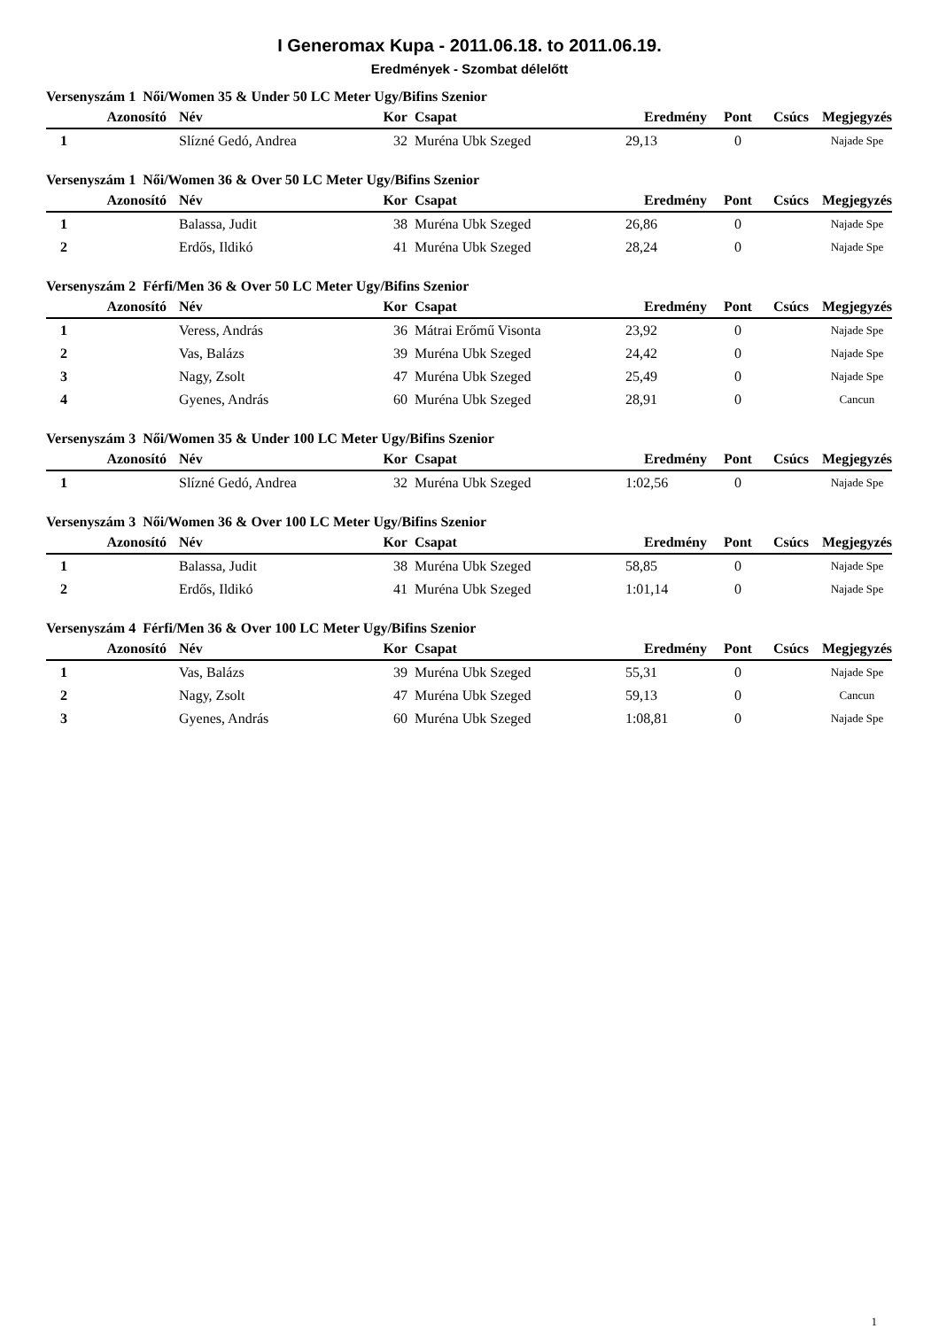I Generomax Kupa - 2011.06.18. to 2011.06.19.
Eredmények - Szombat délelőtt
Versenyszám 1 Női/Women 35 & Under 50 LC Meter Ugy/Bifins Szenior
| Azonosító | Név | Kor | Csapat | Eredmény | Pont | Csúcs | Megjegyzés |
| --- | --- | --- | --- | --- | --- | --- | --- |
| 1 | Slízné Gedó, Andrea | 32 | Muréna Ubk Szeged | 29,13 | 0 | | Najade Spe |
Versenyszám 1 Női/Women 36 & Over 50 LC Meter Ugy/Bifins Szenior
| Azonosító | Név | Kor | Csapat | Eredmény | Pont | Csúcs | Megjegyzés |
| --- | --- | --- | --- | --- | --- | --- | --- |
| 1 | Balassa, Judit | 38 | Muréna Ubk Szeged | 26,86 | 0 | | Najade Spe |
| 2 | Erdős, Ildikó | 41 | Muréna Ubk Szeged | 28,24 | 0 | | Najade Spe |
Versenyszám 2 Férfi/Men 36 & Over 50 LC Meter Ugy/Bifins Szenior
| Azonosító | Név | Kor | Csapat | Eredmény | Pont | Csúcs | Megjegyzés |
| --- | --- | --- | --- | --- | --- | --- | --- |
| 1 | Veress, András | 36 | Mátrai Erőmű Visonta | 23,92 | 0 | | Najade Spe |
| 2 | Vas, Balázs | 39 | Muréna Ubk Szeged | 24,42 | 0 | | Najade Spe |
| 3 | Nagy, Zsolt | 47 | Muréna Ubk Szeged | 25,49 | 0 | | Najade Spe |
| 4 | Gyenes, András | 60 | Muréna Ubk Szeged | 28,91 | 0 | | Cancun |
Versenyszám 3 Női/Women 35 & Under 100 LC Meter Ugy/Bifins Szenior
| Azonosító | Név | Kor | Csapat | Eredmény | Pont | Csúcs | Megjegyzés |
| --- | --- | --- | --- | --- | --- | --- | --- |
| 1 | Slízné Gedó, Andrea | 32 | Muréna Ubk Szeged | 1:02,56 | 0 | | Najade Spe |
Versenyszám 3 Női/Women 36 & Over 100 LC Meter Ugy/Bifins Szenior
| Azonosító | Név | Kor | Csapat | Eredmény | Pont | Csúcs | Megjegyzés |
| --- | --- | --- | --- | --- | --- | --- | --- |
| 1 | Balassa, Judit | 38 | Muréna Ubk Szeged | 58,85 | 0 | | Najade Spe |
| 2 | Erdős, Ildikó | 41 | Muréna Ubk Szeged | 1:01,14 | 0 | | Najade Spe |
Versenyszám 4 Férfi/Men 36 & Over 100 LC Meter Ugy/Bifins Szenior
| Azonosító | Név | Kor | Csapat | Eredmény | Pont | Csúcs | Megjegyzés |
| --- | --- | --- | --- | --- | --- | --- | --- |
| 1 | Vas, Balázs | 39 | Muréna Ubk Szeged | 55,31 | 0 | | Najade Spe |
| 2 | Nagy, Zsolt | 47 | Muréna Ubk Szeged | 59,13 | 0 | | Cancun |
| 3 | Gyenes, András | 60 | Muréna Ubk Szeged | 1:08,81 | 0 | | Najade Spe |
1